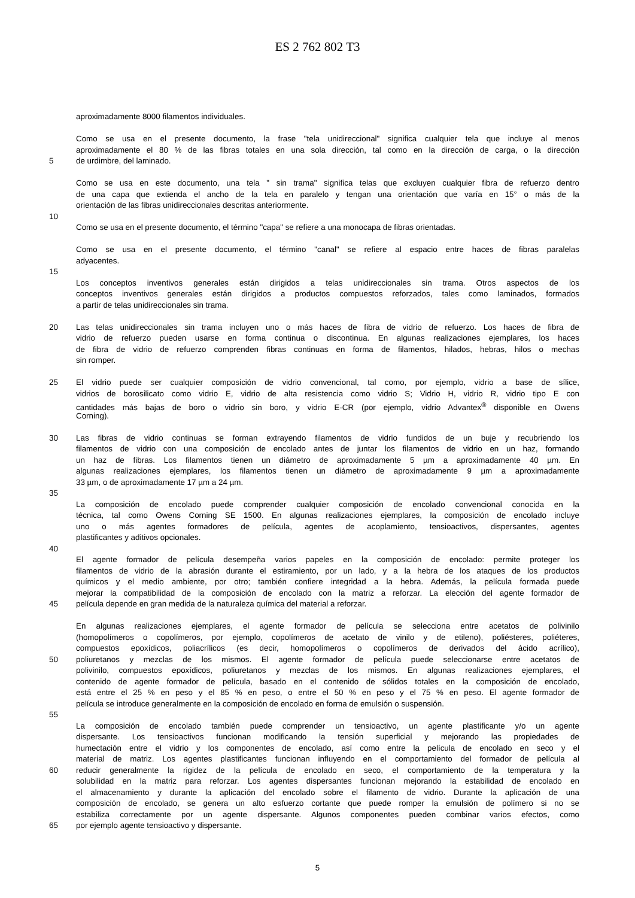ES 2 762 802 T3
aproximadamente 8000 filamentos individuales.
Como se usa en el presente documento, la frase "tela unidireccional" significa cualquier tela que incluye al menos
aproximadamente el 80 % de las fibras totales en una sola dirección, tal como en la dirección de carga, o la dirección
5 de urdimbre, del laminado.
Como se usa en este documento, una tela " sin trama" significa telas que excluyen cualquier fibra de refuerzo dentro
de una capa que extienda el ancho de la tela en paralelo y tengan una orientación que varía en 15° o más de la
orientación de las fibras unidireccionales descritas anteriormente.
10
Como se usa en el presente documento, el término "capa" se refiere a una monocapa de fibras orientadas.
Como se usa en el presente documento, el término "canal" se refiere al espacio entre haces de fibras paralelas
adyacentes.
15
Los conceptos inventivos generales están dirigidos a telas unidireccionales sin trama. Otros aspectos de los
conceptos inventivos generales están dirigidos a productos compuestos reforzados, tales como laminados, formados
a partir de telas unidireccionales sin trama.
20 Las telas unidireccionales sin trama incluyen uno o más haces de fibra de vidrio de refuerzo. Los haces de fibra de
vidrio de refuerzo pueden usarse en forma continua o discontinua. En algunas realizaciones ejemplares, los haces
de fibra de vidrio de refuerzo comprenden fibras continuas en forma de filamentos, hilados, hebras, hilos o mechas
sin romper.
25 El vidrio puede ser cualquier composición de vidrio convencional, tal como, por ejemplo, vidrio a base de sílice,
vidrios de borosilicato como vidrio E, vidrio de alta resistencia como vidrio S; Vidrio H, vidrio R, vidrio tipo E con
cantidades más bajas de boro o vidrio sin boro, y vidrio E-CR (por ejemplo, vidrio Advantex<sup>®</sup> disponible en Owens
Corning).
30 Las fibras de vidrio continuas se forman extrayendo filamentos de vidrio fundidos de un buje y recubriendo los
filamentos de vidrio con una composición de encolado antes de juntar los filamentos de vidrio en un haz, formando
un haz de fibras. Los filamentos tienen un diámetro de aproximadamente 5 µm a aproximadamente 40 µm. En
algunas realizaciones ejemplares, los filamentos tienen un diámetro de aproximadamente 9 µm a aproximadamente
33 µm, o de aproximadamente 17 µm a 24 µm.
35
La composición de encolado puede comprender cualquier composición de encolado convencional conocida en la
técnica, tal como Owens Corning SE 1500. En algunas realizaciones ejemplares, la composición de encolado incluye
uno o más agentes formadores de película, agentes de acoplamiento, tensioactivos, dispersantes, agentes
plastificantes y aditivos opcionales.
40
El agente formador de película desempeña varios papeles en la composición de encolado: permite proteger los
filamentos de vidrio de la abrasión durante el estiramiento, por un lado, y a la hebra de los ataques de los productos
químicos y el medio ambiente, por otro; también confiere integridad a la hebra. Además, la película formada puede
mejorar la compatibilidad de la composición de encolado con la matriz a reforzar. La elección del agente formador de
45 película depende en gran medida de la naturaleza química del material a reforzar.
En algunas realizaciones ejemplares, el agente formador de película se selecciona entre acetatos de polivinilo
(homopolímeros o copolímeros, por ejemplo, copolímeros de acetato de vinilo y de etileno), poliésteres, poliéteres,
compuestos epoxídicos, poliacrílicos (es decir, homopolímeros o copolímeros de derivados del ácido acrílico),
50 poliuretanos y mezclas de los mismos. El agente formador de película puede seleccionarse entre acetatos de
polivinilo, compuestos epoxídicos, poliuretanos y mezclas de los mismos. En algunas realizaciones ejemplares, el
contenido de agente formador de película, basado en el contenido de sólidos totales en la composición de encolado,
está entre el 25 % en peso y el 85 % en peso, o entre el 50 % en peso y el 75 % en peso. El agente formador de
película se introduce generalmente en la composición de encolado en forma de emulsión o suspensión.
55
La composición de encolado también puede comprender un tensioactivo, un agente plastificante y/o un agente
dispersante. Los tensioactivos funcionan modificando la tensión superficial y mejorando las propiedades de
humectación entre el vidrio y los componentes de encolado, así como entre la película de encolado en seco y el
material de matriz. Los agentes plastificantes funcionan influyendo en el comportamiento del formador de película al
60 reducir generalmente la rigidez de la película de encolado en seco, el comportamiento de la temperatura y la
solubilidad en la matriz para reforzar. Los agentes dispersantes funcionan mejorando la estabilidad de encolado en
el almacenamiento y durante la aplicación del encolado sobre el filamento de vidrio. Durante la aplicación de una
composición de encolado, se genera un alto esfuerzo cortante que puede romper la emulsión de polímero si no se
estabiliza correctamente por un agente dispersante. Algunos componentes pueden combinar varios efectos, como
65 por ejemplo agente tensioactivo y dispersante.
5